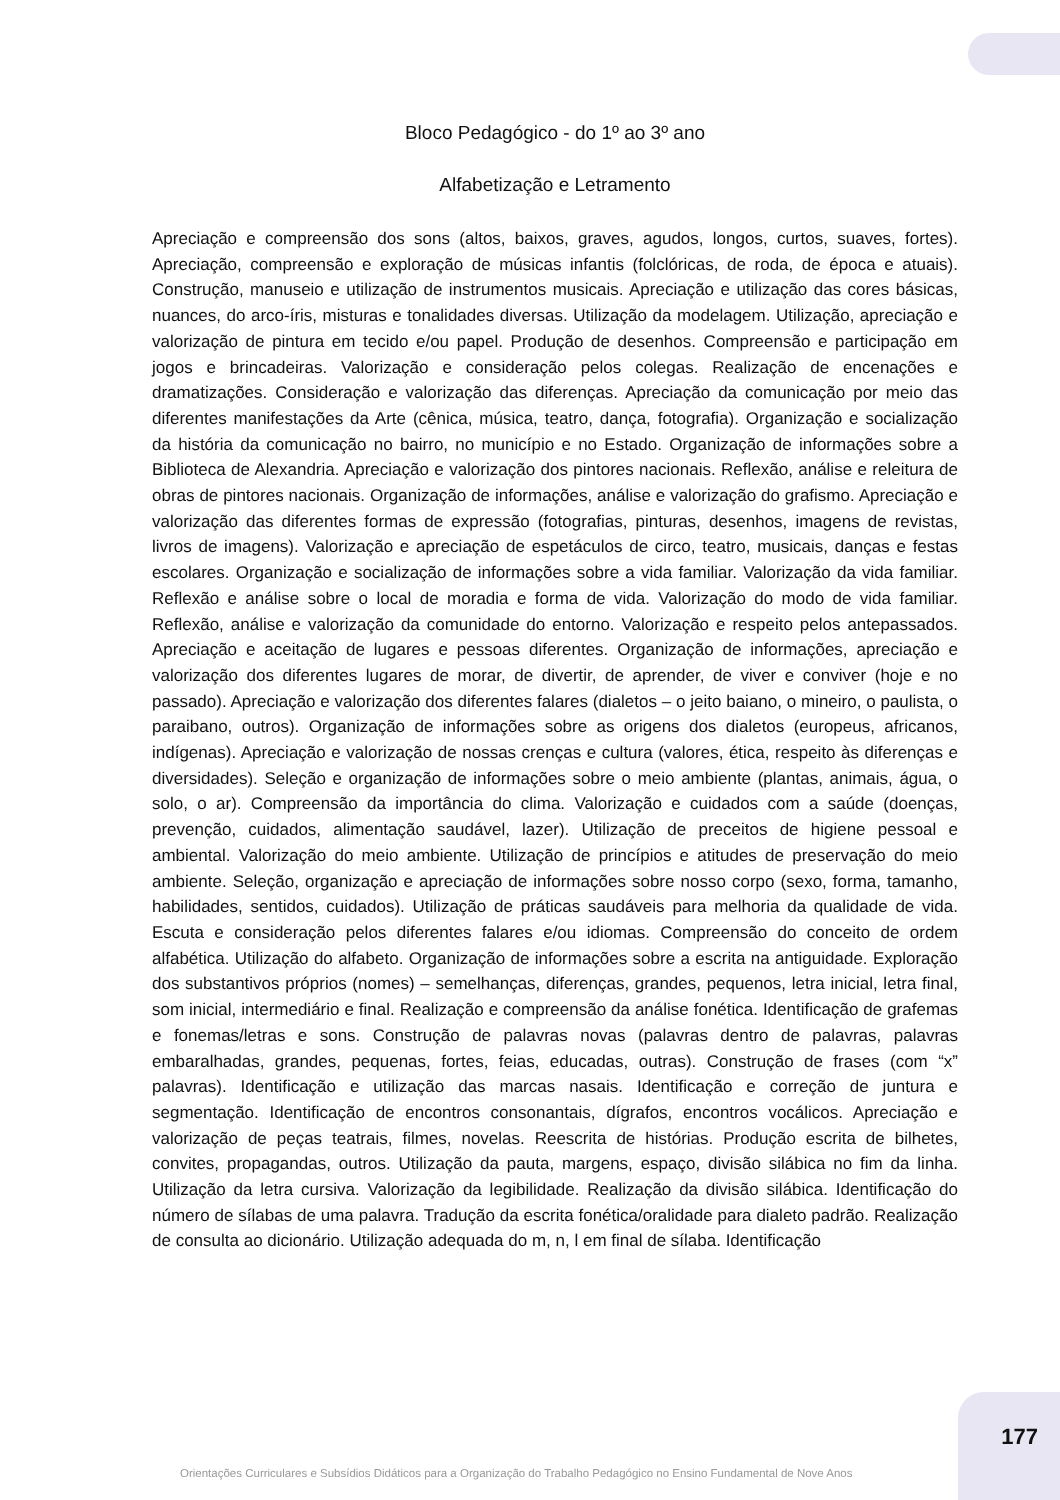Bloco Pedagógico - do 1º ao 3º ano
Alfabetização e Letramento
Apreciação e compreensão dos sons (altos, baixos, graves, agudos, longos, curtos, suaves, fortes). Apreciação, compreensão e exploração de músicas infantis (folclóricas, de roda, de época e atuais). Construção, manuseio e utilização de instrumentos musicais. Apreciação e utilização das cores básicas, nuances, do arco-íris, misturas e tonalidades diversas. Utilização da modelagem. Utilização, apreciação e valorização de pintura em tecido e/ou papel. Produção de desenhos. Compreensão e participação em jogos e brincadeiras. Valorização e consideração pelos colegas. Realização de encenações e dramatizações. Consideração e valorização das diferenças. Apreciação da comunicação por meio das diferentes manifestações da Arte (cênica, música, teatro, dança, fotografia). Organização e socialização da história da comunicação no bairro, no município e no Estado. Organização de informações sobre a Biblioteca de Alexandria. Apreciação e valorização dos pintores nacionais. Reflexão, análise e releitura de obras de pintores nacionais. Organização de informações, análise e valorização do grafismo. Apreciação e valorização das diferentes formas de expressão (fotografias, pinturas, desenhos, imagens de revistas, livros de imagens). Valorização e apreciação de espetáculos de circo, teatro, musicais, danças e festas escolares. Organização e socialização de informações sobre a vida familiar. Valorização da vida familiar. Reflexão e análise sobre o local de moradia e forma de vida. Valorização do modo de vida familiar. Reflexão, análise e valorização da comunidade do entorno. Valorização e respeito pelos antepassados. Apreciação e aceitação de lugares e pessoas diferentes. Organização de informações, apreciação e valorização dos diferentes lugares de morar, de divertir, de aprender, de viver e conviver (hoje e no passado). Apreciação e valorização dos diferentes falares (dialetos – o jeito baiano, o mineiro, o paulista, o paraibano, outros). Organização de informações sobre as origens dos dialetos (europeus, africanos, indígenas). Apreciação e valorização de nossas crenças e cultura (valores, ética, respeito às diferenças e diversidades). Seleção e organização de informações sobre o meio ambiente (plantas, animais, água, o solo, o ar). Compreensão da importância do clima. Valorização e cuidados com a saúde (doenças, prevenção, cuidados, alimentação saudável, lazer). Utilização de preceitos de higiene pessoal e ambiental. Valorização do meio ambiente. Utilização de princípios e atitudes de preservação do meio ambiente. Seleção, organização e apreciação de informações sobre nosso corpo (sexo, forma, tamanho, habilidades, sentidos, cuidados). Utilização de práticas saudáveis para melhoria da qualidade de vida. Escuta e consideração pelos diferentes falares e/ou idiomas. Compreensão do conceito de ordem alfabética. Utilização do alfabeto. Organização de informações sobre a escrita na antiguidade. Exploração dos substantivos próprios (nomes) – semelhanças, diferenças, grandes, pequenos, letra inicial, letra final, som inicial, intermediário e final. Realização e compreensão da análise fonética. Identificação de grafemas e fonemas/letras e sons. Construção de palavras novas (palavras dentro de palavras, palavras embaralhadas, grandes, pequenas, fortes, feias, educadas, outras). Construção de frases (com “x” palavras). Identificação e utilização das marcas nasais. Identificação e correção de juntura e segmentação. Identificação de encontros consonantais, dígrafos, encontros vocálicos. Apreciação e valorização de peças teatrais, filmes, novelas. Reescrita de histórias. Produção escrita de bilhetes, convites, propagandas, outros. Utilização da pauta, margens, espaço, divisão silábica no fim da linha. Utilização da letra cursiva. Valorização da legibilidade. Realização da divisão silábica. Identificação do número de sílabas de uma palavra. Tradução da escrita fonética/oralidade para dialeto padrão. Realização de consulta ao dicionário. Utilização adequada do m, n, l em final de sílaba. Identificação
177
Orientações Curriculares e Subsídios Didáticos para a Organização do Trabalho Pedagógico no Ensino Fundamental de Nove Anos